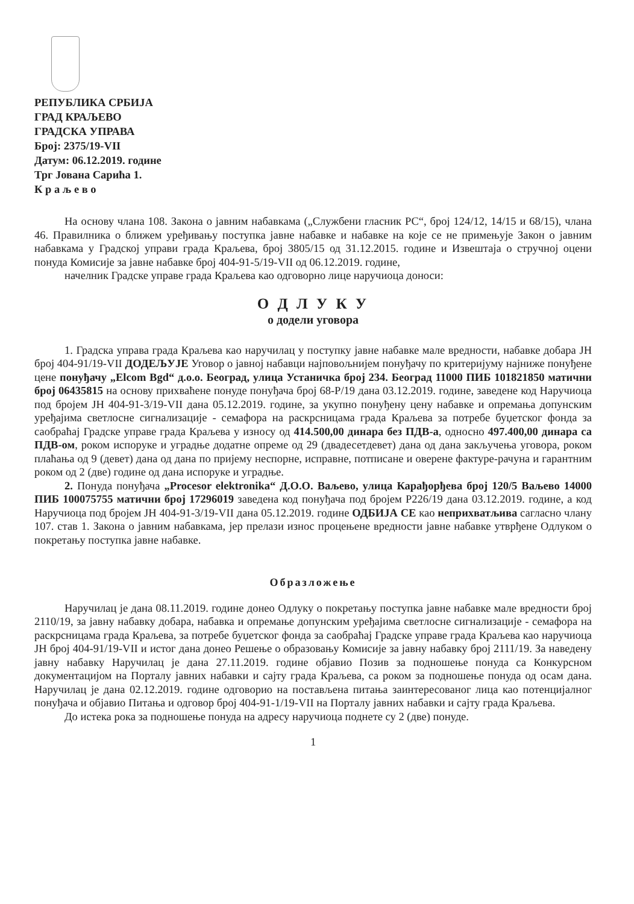РЕПУБЛИКА СРБИЈА
ГРАД КРАЉЕВО
ГРАДСКА УПРАВА
Број: 2375/19-VII
Датум: 06.12.2019. године
Трг Јована Сарића 1.
К р а љ е в о
На основу члана 108. Закона о јавним набавкама („Службени гласник РС“, број 124/12, 14/15 и 68/15), члана 46. Правилника о ближем уређивању поступка јавне набавке и набавке на које се не примењује Закон о јавним набавкама у Градској управи града Краљева, број 3805/15 од 31.12.2015. године и Извештаја о стручној оцени понуда Комисије за јавне набавке број 404-91-5/19-VII од 06.12.2019. године,
начелник Градске управе града Краљева као одговорно лице наручиоца доноси:
О Д Л У К У
о додели уговора
1. Градска управа града Краљева као наручилац у поступку јавне набавке мале вредности, набавке добара ЈН број 404-91/19-VII ДОДЕЉУЈЕ Уговор о јавној набавци најповољнијем понуђачу по критеријуму најниже понуђене цене понуђачу „Elcom Bgd“ д.о.о. Београд, улица Устаничка број 234. Београд 11000 ПИБ 101821850 матични број 06435815 на основу прихваћене понуде понуђача број 68-P/19 дана 03.12.2019. године, заведене код Наручиоца под бројем ЈН 404-91-3/19-VII дана 05.12.2019. године, за укупно понуђену цену набавке и опремања допунским уређајима светлосне сигнализације - семафора на раскрсницама града Краљева за потребе буџетског фонда за саобраћај Градске управе града Краљева у износу од 414.500,00 динара без ПДВ-а, односно 497.400,00 динара са ПДВ-ом, роком испоруке и уградње додатне опреме од 29 (двадесетдевет) дана од дана закључења уговора, роком плаћања од 9 (девет) дана од дана по пријему неспорне, исправне, потписане и оверене фактуре-рачуна и гарантним роком од 2 (две) године од дана испоруке и уградње.
2. Понуда понуђача „Procesor elektronika“ Д.О.О. Ваљево, улица Карађорђева број 120/5 Ваљево 14000 ПИБ 100075755 матични број 17296019 заведена код понуђача под бројем P226/19 дана 03.12.2019. године, а код Наручиоца под бројем ЈН 404-91-3/19-VII дана 05.12.2019. године ОДБИЈА СЕ као неприхватљива сагласно члану 107. став 1. Закона о јавним набавкама, јер прелази износ процењене вредности јавне набавке утврђене Одлуком о покретању поступка јавне набавке.
Образложење
Наручилац је дана 08.11.2019. године донео Одлуку о покретању поступка јавне набавке мале вредности број 2110/19, за јавну набавку добара, набавка и опремање допунским уређајима светлосне сигнализације - семафора на раскрсницама града Краљева, за потребе буџетског фонда за саобраћај Градске управе града Краљева као наручиоца ЈН број 404-91/19-VII и истог дана донео Решење о образовању Комисије за јавну набавку број 2111/19. За наведену јавну набавку Наручилац је дана 27.11.2019. године објавио Позив за подношење понуда са Конкурсном документацијом на Порталу јавних набавки и сајту града Краљева, са роком за подношење понуда од осам дана. Наручилац је дана 02.12.2019. године одговорио на постављена питања заинтересованог лица као потенцијалног понуђача и објавио Питања и одговор број 404-91-1/19-VII на Порталу јавних набавки и сајту града Краљева.
До истека рока за подношење понуда на адресу наручиоца поднете су 2 (две) понуде.
1